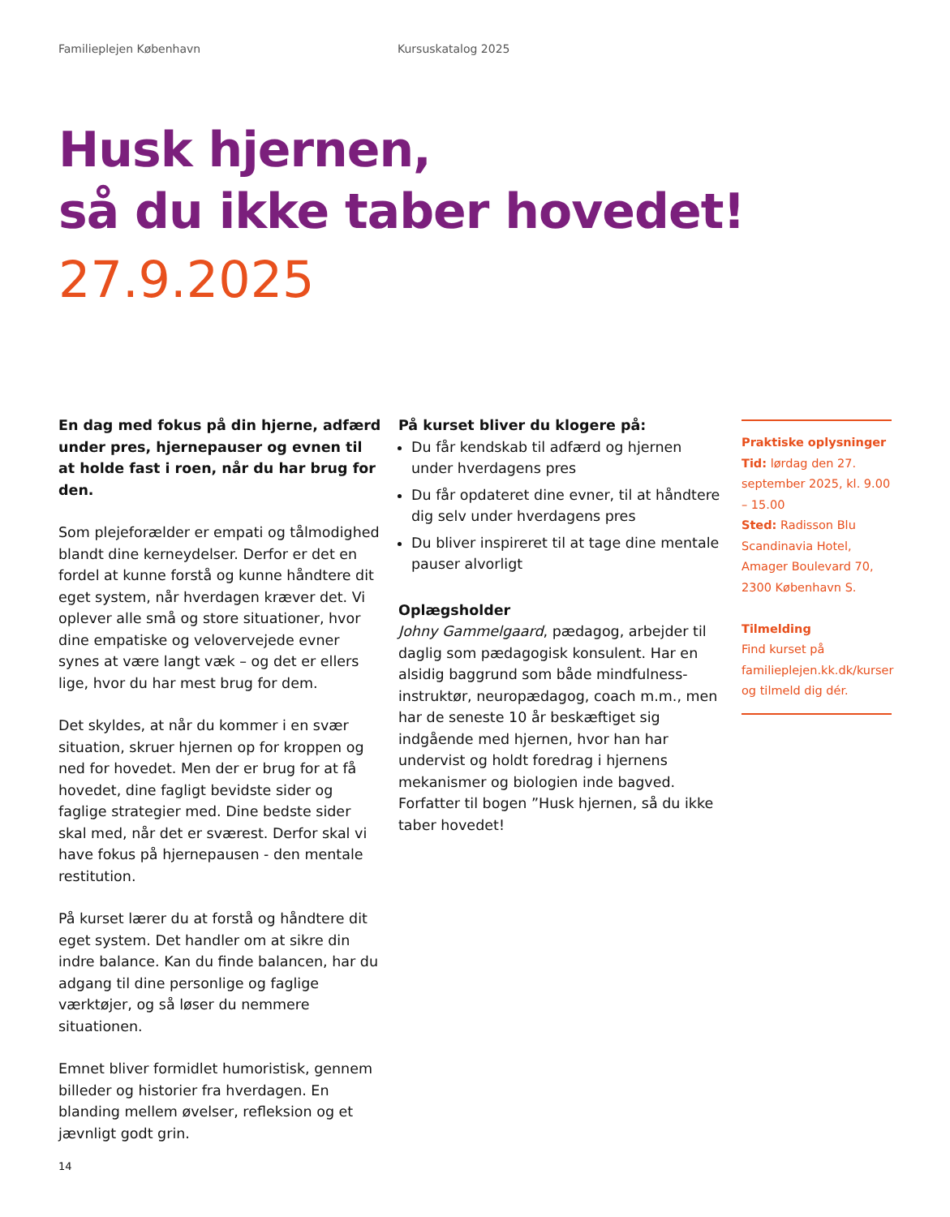Familieplejen København Kursuskatalog 2025
Husk hjernen,
så du ikke taber hovedet!
27.9.2025
En dag med fokus på din hjerne, adfærd under pres, hjernepauser og evnen til at holde fast i roen, når du har brug for den.
Som plejeforælder er empati og tålmodighed blandt dine kerneydelser. Derfor er det en fordel at kunne forstå og kunne håndtere dit eget system, når hverdagen kræver det. Vi oplever alle små og store situationer, hvor dine empatiske og velovervejede evner synes at være langt væk – og det er ellers lige, hvor du har mest brug for dem.
Det skyldes, at når du kommer i en svær situation, skruer hjernen op for kroppen og ned for hovedet. Men der er brug for at få hovedet, dine fagligt bevidste sider og faglige strategier med. Dine bedste sider skal med, når det er sværest. Derfor skal vi have fokus på hjernepausen - den mentale restitution.
På kurset lærer du at forstå og håndtere dit eget system. Det handler om at sikre din indre balance. Kan du finde balancen, har du adgang til dine personlige og faglige værktøjer, og så løser du nemmere situationen.
Emnet bliver formidlet humoristisk, gennem billeder og historier fra hverdagen. En blanding mellem øvelser, refleksion og et jævnligt godt grin.
På kurset bliver du klogere på:
Du får kendskab til adfærd og hjernen under hverdagens pres
Du får opdateret dine evner, til at håndtere dig selv under hverdagens pres
Du bliver inspireret til at tage dine mentale pauser alvorligt
Oplægsholder
Johny Gammelgaard, pædagog, arbejder til daglig som pædagogisk konsulent. Har en alsidig baggrund som både mindfulness-instruktør, neuropædagog, coach m.m., men har de seneste 10 år beskæftiget sig indgående med hjernen, hvor han har undervist og holdt foredrag i hjernens mekanismer og biologien inde bagved. Forfatter til bogen ”Husk hjernen, så du ikke taber hovedet!
Praktiske oplysninger
Tid: lørdag den 27. september 2025, kl. 9.00 – 15.00
Sted: Radisson Blu Scandinavia Hotel, Amager Boulevard 70, 2300 København S.
Tilmelding
Find kurset på familieplejen.kk.dk/kurser og tilmeld dig dér.
14